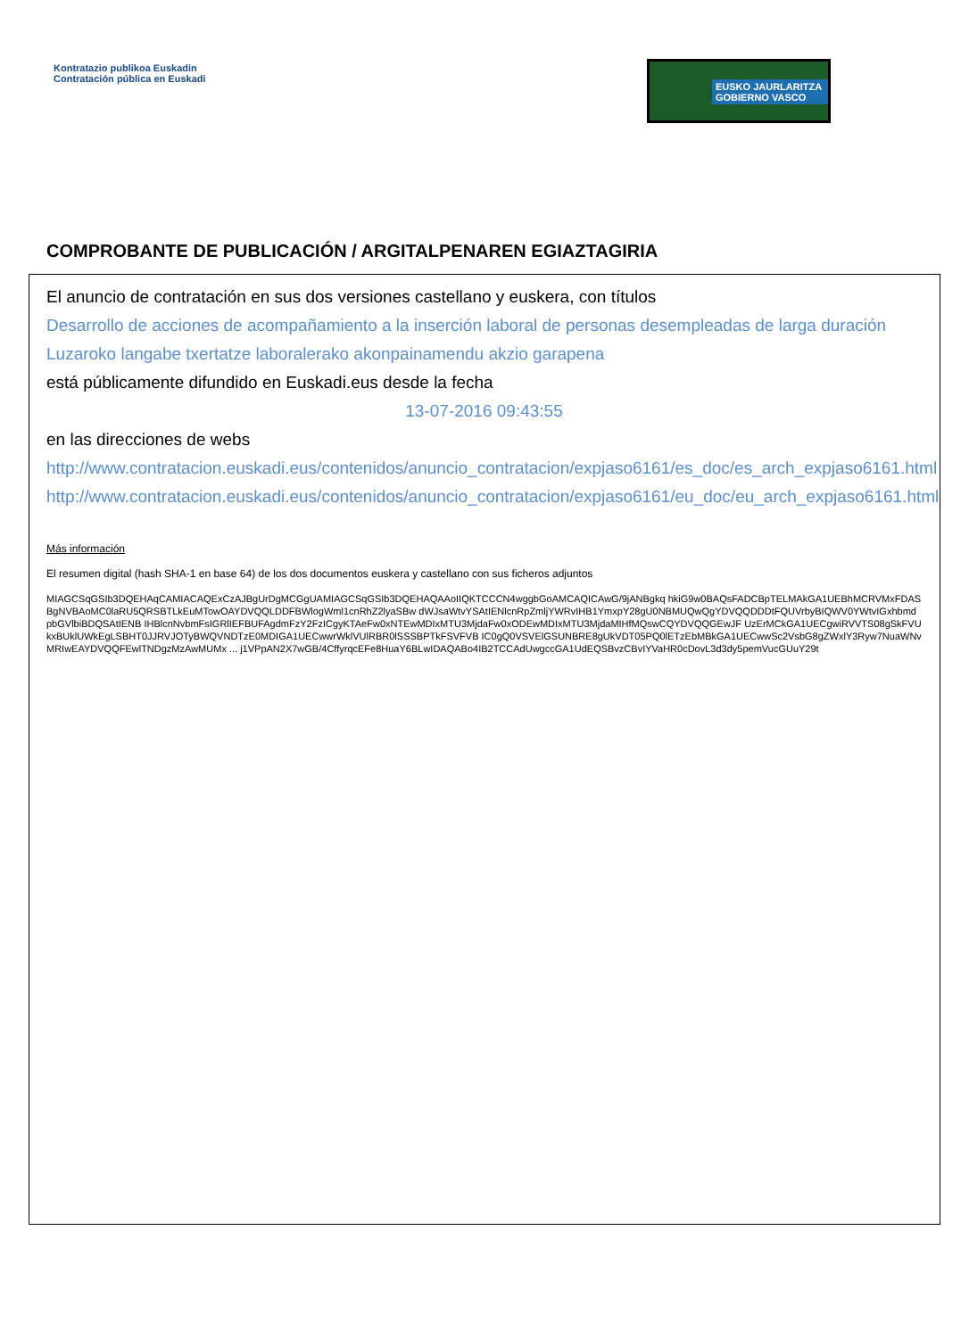Kontratazio publikoa Euskadin
Contratación pública en Euskadi
EUSKO JAURLARITZA
GOBIERNO VASCO
COMPROBANTE DE PUBLICACIÓN / ARGITALPENAREN EGIAZTAGIRIA
El anuncio de contratación en sus dos versiones castellano y euskera, con títulos
Desarrollo de acciones de acompañamiento a la inserción laboral de personas desempleadas de larga duración
Luzaroko langabe txertatze laboralerako akonpainamendu akzio garapena
está públicamente difundido en Euskadi.eus desde la fecha
13-07-2016 09:43:55
en las direcciones de webs
http://www.contratacion.euskadi.eus/contenidos/anuncio_contratacion/expjaso6161/es_doc/es_arch_expjaso6161.html
http://www.contratacion.euskadi.eus/contenidos/anuncio_contratacion/expjaso6161/eu_doc/eu_arch_expjaso6161.html
Más información
El resumen digital (hash SHA-1 en base 64) de los dos documentos euskera y castellano con sus ficheros adjuntos
MIAGCSqGSIb3DQEHAqCAMIACAQExCzAJBgUrDgMCGgUAMIAGCSqGSIb3DQEHAQAAoIIQKTCCCN4wggbGoAMCAQICAwG/9jANBgkq hkiG9w0BAQsFADCBpTELMAkGA1UEBhMCRVMxFDASBgNVBAoMC0laRU5QRSBTLkEuMTowOAYDVQQLDDFBWlogWml1cnRhZ2lyaSBw dWJsaWtvYSAtIENlcnRpZmljYWRvIHB1YmxpY28gU0NBMUQwQgYDVQQDDDtFQUVrbyBIQWV0YWtvIGxhbmdpbGVlbiBDQSAtIENB IHBlcnNvbmFsIGRlIEFBUFAgdmFzY2FzICgyKTAeFw0xNTEwMDIxMTU3MjdaFw0xODEwMDIxMTU3MjdaMIHfMQswCQYDVQQGEwJF UzErMCkGA1UECgwiRVVTS08gSkFVUkxBUklUWkEgLSBHT0JJRVJOTyBWQVNDTzE0MDIGA1UECwwrWklVUlRBR0lSSSBPTkFSVFVB IC0gQ0VSVElGSUNBRE8gUkVDT05PQ0lETzEbMBkGA1UECwwSc2VsbG8gZWxlY3Ryw7NuaWNvMRIwEAYDVQQFEwlTNDgzMzAwMUMx ... j1VPpAN2X7wGB/4CffyrqcEFe8HuaY6BLwIDAQABo4IB2TCCAdUwgccGA1UdEQSBvzCBvIYVaHR0cDovL3d3dy5pemVucGUuY29t